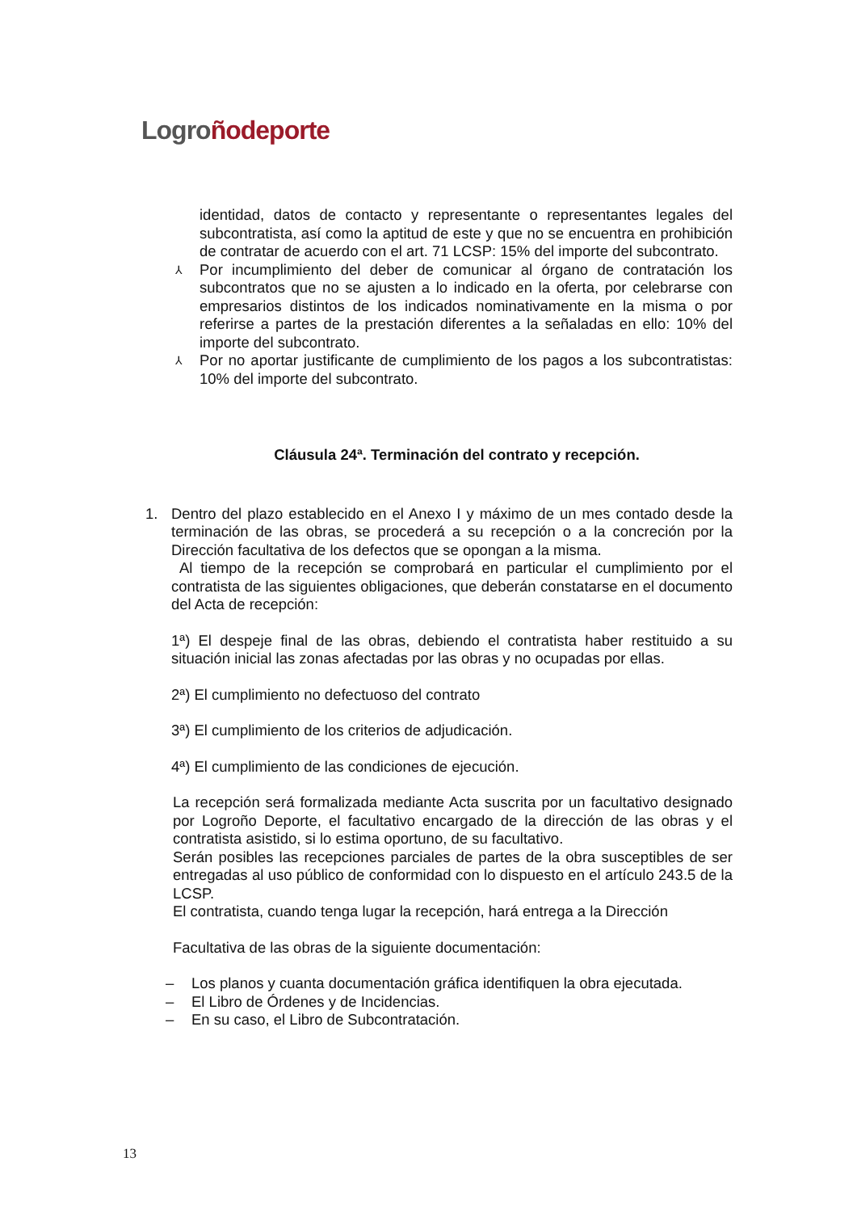Logro ñodeporte
identidad, datos de contacto y representante o representantes legales del subcontratista, así como la aptitud de este y que no se encuentra en prohibición de contratar de acuerdo con el art. 71 LCSP: 15% del importe del subcontrato.
⅄
Por incumplimiento del deber de comunicar al órgano de contratación los subcontratos que no se ajusten a lo indicado en la oferta, por celebrarse con empresarios distintos de los indicados nominativamente en la misma o por referirse a partes de la prestación diferentes a la señaladas en ello: 10% del importe del subcontrato.
⅄
Por no aportar justificante de cumplimiento de los pagos a los subcontratistas: 10% del importe del subcontrato.
Cláusula 24ª. Terminación del contrato y recepción.
1. Dentro del plazo establecido en el Anexo I y máximo de un mes contado desde la terminación de las obras, se procederá a su recepción o a la concreción por la Dirección facultativa de los defectos que se opongan a la misma.
Al tiempo de la recepción se comprobará en particular el cumplimiento por el contratista de las siguientes obligaciones, que deberán constatarse en el documento del Acta de recepción:
1ª) El despeje final de las obras, debiendo el contratista haber restituido a su situación inicial las zonas afectadas por las obras y no ocupadas por ellas.
2ª) El cumplimiento no defectuoso del contrato
3ª) El cumplimiento de los criterios de adjudicación.
4ª) El cumplimiento de las condiciones de ejecución.
La recepción será formalizada mediante Acta suscrita por un facultativo designado por Logroño Deporte, el facultativo encargado de la dirección de las obras y el contratista asistido, si lo estima oportuno, de su facultativo.
Serán posibles las recepciones parciales de partes de la obra susceptibles de ser entregadas al uso público de conformidad con lo dispuesto en el artículo 243.5 de la LCSP.
El contratista, cuando tenga lugar la recepción, hará entrega a la Dirección
Facultativa de las obras de la siguiente documentación:
– Los planos y cuanta documentación gráfica identifiquen la obra ejecutada.
– El Libro de Órdenes y de Incidencias.
– En su caso, el Libro de Subcontratación.
13